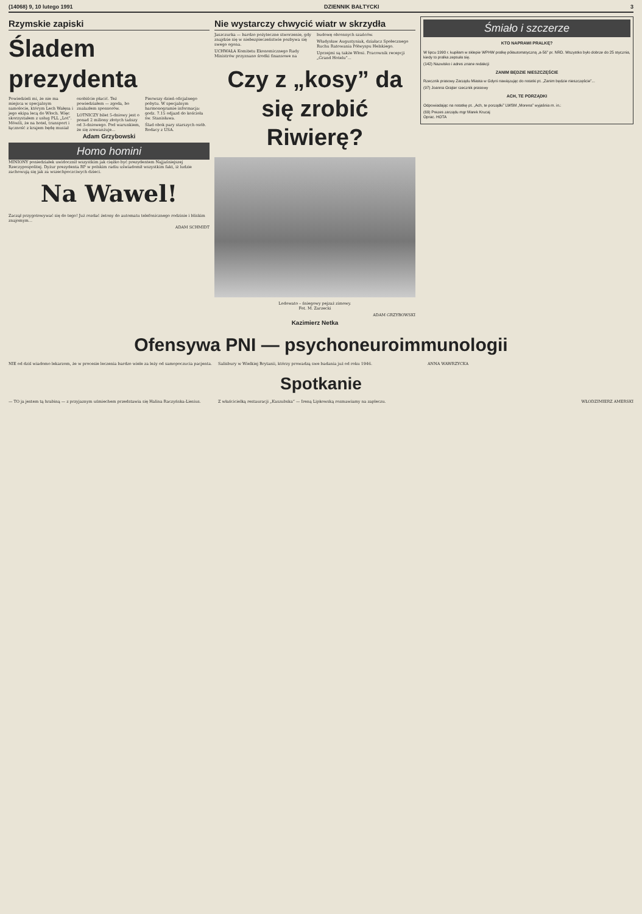(14068) 9, 10 lutego 1991 DZIENNIK BAŁTYCKI 3
Rzymskie zapiski
Śladem prezydenta
Powiedzieli mi, że nie ma miejsca w specjalnym samolocie, którym Lech Wałęsa i jego ekipa lecą do Włoch. Więc skorzystałem z usług PLL „Lot”. Mówili, że na hotel, transport i łączność z krajem będę musiał osobiście płacić. Też powiedziałem — zgoda, bo znalazłem sponsorów.
LOTNICZY bilet 5-dniowy jest o ponad 2 miliony złotych tańszy od 3-dniowego. Pod warunkiem, że się zrewanżuje...
Pierwszy dzień oficjalnego pobytu. W specjalnym harmonogramie informacja: godz. 7.15 odjazd do kościoła św. Stanisława.
Ślad obok pary starszych osób. Rodacy z USA.
Adam Grzybowski
Homo homini
MINIONY poniedziałek uwidocznił wszystkim jak ciężko być prezydentem Najjaśniejszej Rzeczypospolitej. Dyżur prezydenta RP w polskim radiu uświadomił wszystkim fakt, iż ludzie zachowują się jak za wszechpoczciwych dzieci.
Na Wawel!
Zaczął przygotowywać się do tego! Już rozdać żetony do automatu telefonicznego rodzinie i bliskim znajomym...
ADAM SCHMIDT
Nie wystarczy chwycić wiatr w skrzydła
Jaszczurka — bardzo pożyteczne stworzenie, gdy znajdzie się w niebezpieczeństwie pozbywa się swego ogona.
UCHWAŁA Komitetu Ekonomicznego Rady Ministrów przyznano środki finansowe na budowę obronnych szańców.
Władysław Augustyniak, działacz Społecznego Ruchu Ratowania Półwyspu Helskiego.
Uprzejmi są także Włosi. Pracownik recepcji „Grand Hotelu”...
Czy z „kosy” da się zrobić Riwierę?
Lodowato – śniegowy pejzaż zimowy.
Fot. M. Zarzecki
ADAM GRZYBOWSKI
Kazimierz Netka
Śmiało i szczerze
KTO NAPRAWI PRALKĘ?
W lipcu 1990 r. kupiłam w sklepie WPHW pralkę półautomatyczną „a-56” pr. NRD. Wszystko było dobrze do 25 stycznia, kiedy to pralka zepsuła się.
(142) Nazwisko i adres znane redakcji
ZANIM BĘDZIE NIESZCZĘŚCIE
Rzecznik prasowy Zarządu Miasta w Gdyni nawiązując do notatki pt. „Zanim będzie nieszczęście”...
(97) Joanna Grajter rzecznik prasowy
ACH, TE PORZĄDKI
Odpowiadając na notatkę pt. „Ach, te porządki” LWSM „Morena” wyjaśnia m. in.:
(69) Prezes zarządu mgr Marek Krucaj
Oprac. HOTA
Ofensywa PNI — psychoneuroimmunologii
NIE od dziś wiadomo lekarzom, że w procesie leczenia bardzo wiele za leży od samopoczucia pacjenta.
Salisbury w Wielkiej Brytanii, którzy prowadzą swe badania już od roku 1946.
ANNA WAWRZYCKA
Spotkanie
— TO ja jestem tą hrabiną — z przyjaznym uśmiechem przedstawia się Halina Raczyńska-Liesius.
Z właścicielką restauracji „Kaszubska” — Ireną Lipkowską rozmawiamy na zapleczu.
WŁODZIMIERZ AMERSKI